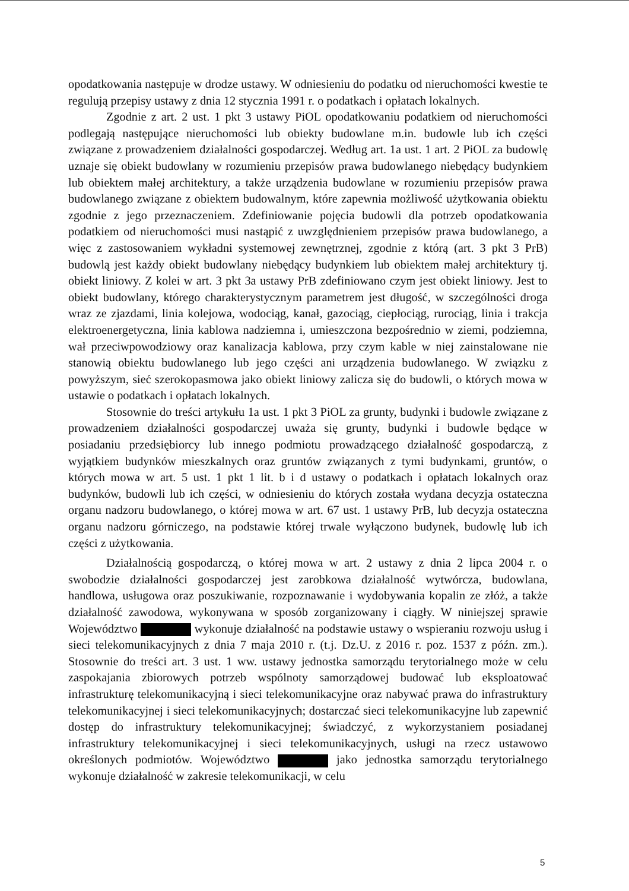opodatkowania następuje w drodze ustawy. W odniesieniu do podatku od nieruchomości kwestie te regulują przepisy ustawy z dnia 12 stycznia 1991 r. o podatkach i opłatach lokalnych.
Zgodnie z art. 2 ust. 1 pkt 3 ustawy PiOL opodatkowaniu podatkiem od nieruchomości podlegają następujące nieruchomości lub obiekty budowlane m.in. budowle lub ich części związane z prowadzeniem działalności gospodarczej. Według art. 1a ust. 1 art. 2 PiOL za budowlę uznaje się obiekt budowlany w rozumieniu przepisów prawa budowlanego niebędący budynkiem lub obiektem małej architektury, a także urządzenia budowlane w rozumieniu przepisów prawa budowlanego związane z obiektem budowalnym, które zapewnia możliwość użytkowania obiektu zgodnie z jego przeznaczeniem. Zdefiniowanie pojęcia budowli dla potrzeb opodatkowania podatkiem od nieruchomości musi nastąpić z uwzględnieniem przepisów prawa budowlanego, a więc z zastosowaniem wykładni systemowej zewnętrznej, zgodnie z którą (art. 3 pkt 3 PrB) budowlą jest każdy obiekt budowlany niebędący budynkiem lub obiektem małej architektury tj. obiekt liniowy. Z kolei w art. 3 pkt 3a ustawy PrB zdefiniowano czym jest obiekt liniowy. Jest to obiekt budowlany, którego charakterystycznym parametrem jest długość, w szczególności droga wraz ze zjazdami, linia kolejowa, wodociąg, kanał, gazociąg, ciepłociąg, rurociąg, linia i trakcja elektroenergetyczna, linia kablowa nadziemna i, umieszczona bezpośrednio w ziemi, podziemna, wał przeciwpowodziowy oraz kanalizacja kablowa, przy czym kable w niej zainstalowane nie stanowią obiektu budowlanego lub jego części ani urządzenia budowlanego. W związku z powyższym, sieć szerokopasmowa jako obiekt liniowy zalicza się do budowli, o których mowa w ustawie o podatkach i opłatach lokalnych.
Stosownie do treści artykułu 1a ust. 1 pkt 3 PiOL za grunty, budynki i budowle związane z prowadzeniem działalności gospodarczej uważa się grunty, budynki i budowle będące w posiadaniu przedsiębiorcy lub innego podmiotu prowadzącego działalność gospodarczą, z wyjątkiem budynków mieszkalnych oraz gruntów związanych z tymi budynkami, gruntów, o których mowa w art. 5 ust. 1 pkt 1 lit. b i d ustawy o podatkach i opłatach lokalnych oraz budynków, budowli lub ich części, w odniesieniu do których została wydana decyzja ostateczna organu nadzoru budowlanego, o której mowa w art. 67 ust. 1 ustawy PrB, lub decyzja ostateczna organu nadzoru górniczego, na podstawie której trwale wyłączono budynek, budowlę lub ich części z użytkowania.
Działalnością gospodarczą, o której mowa w art. 2 ustawy z dnia 2 lipca 2004 r. o swobodzie działalności gospodarczej jest zarobkowa działalność wytwórcza, budowlana, handlowa, usługowa oraz poszukiwanie, rozpoznawanie i wydobywania kopalin ze złóż, a także działalność zawodowa, wykonywana w sposób zorganizowany i ciągły. W niniejszej sprawie Województwo wykonuje działalność na podstawie ustawy o wspieraniu rozwoju usług i sieci telekomunikacyjnych z dnia 7 maja 2010 r. (t.j. Dz.U. z 2016 r. poz. 1537 z późn. zm.). Stosownie do treści art. 3 ust. 1 ww. ustawy jednostka samorządu terytorialnego może w celu zaspokajania zbiorowych potrzeb wspólnoty samorządowej budować lub eksploatować infrastrukturę telekomunikacyjną i sieci telekomunikacyjne oraz nabywać prawa do infrastruktury telekomunikacyjnej i sieci telekomunikacyjnych; dostarczać sieci telekomunikacyjne lub zapewnić dostęp do infrastruktury telekomunikacyjnej; świadczyć, z wykorzystaniem posiadanej infrastruktury telekomunikacyjnej i sieci telekomunikacyjnych, usługi na rzecz ustawowo określonych podmiotów. Województwo jako jednostka samorządu terytorialnego wykonuje działalność w zakresie telekomunikacji, w celu
5